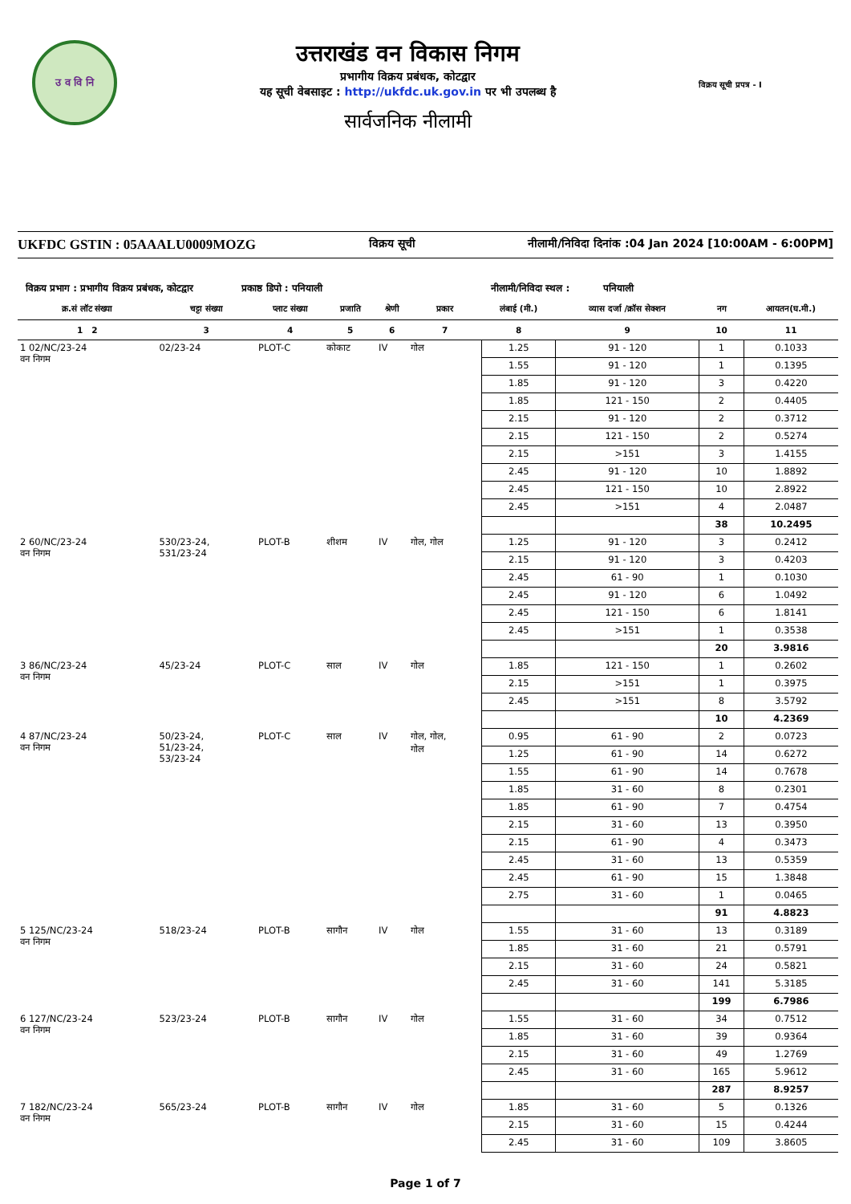उ व वि नि
उत्तराखंड वन विकास निगम
प्रभागीय विक्रय प्रबंधक, कोटद्वार
यह सूची वेबसाइट : http://ukfdc.uk.gov.in पर भी उपलब्ध है
सार्वजनिक नीलामी
विक्रय सूची प्रपत्र - I
UKFDC GSTIN : 05AAALU0009MOZG विक्रय सूची नीलामी/निविदा दिनांक :04 Jan 2024 [10:00AM - 6:00PM]
विक्रय प्रभाग : प्रभागीय विक्रय प्रबंधक, कोटद्वार प्रकाष्ठ डिपो : पनियाली नीलामी/निविदा स्थल : पनियाली
| क्र.सं लॉट संख्या | चट्टा संख्या | प्लाट संख्या | प्रजाति | श्रेणी | प्रकार | लंबाई (मी.) | व्यास दर्जा /क्रॉस सेक्शन | नग | आयतन(घ.मी.) |
| --- | --- | --- | --- | --- | --- | --- | --- | --- | --- |
| 1 2 | 3 | 4 | 5 | 6 | 7 | 8 | 9 | 10 | 11 |
| 1 02/NC/23-24 वन निगम | 02/23-24 | PLOT-C | कोकाट | IV | गोल | 1.25 | 91 - 120 | 1 | 0.1033 |
| | | | | | | 1.55 | 91 - 120 | 1 | 0.1395 |
| | | | | | | 1.85 | 91 - 120 | 3 | 0.4220 |
| | | | | | | 1.85 | 121 - 150 | 2 | 0.4405 |
| | | | | | | 2.15 | 91 - 120 | 2 | 0.3712 |
| | | | | | | 2.15 | 121 - 150 | 2 | 0.5274 |
| | | | | | | 2.15 | >151 | 3 | 1.4155 |
| | | | | | | 2.45 | 91 - 120 | 10 | 1.8892 |
| | | | | | | 2.45 | 121 - 150 | 10 | 2.8922 |
| | | | | | | 2.45 | >151 | 4 | 2.0487 |
| | | | | | | | | 38 | 10.2495 |
| 2 60/NC/23-24 वन निगम | 530/23-24, 531/23-24 | PLOT-B | शीशम | IV | गोल, गोल | 1.25 | 91 - 120 | 3 | 0.2412 |
| | | | | | | 2.15 | 91 - 120 | 3 | 0.4203 |
| | | | | | | 2.45 | 61 - 90 | 1 | 0.1030 |
| | | | | | | 2.45 | 91 - 120 | 6 | 1.0492 |
| | | | | | | 2.45 | 121 - 150 | 6 | 1.8141 |
| | | | | | | 2.45 | >151 | 1 | 0.3538 |
| | | | | | | | | 20 | 3.9816 |
| 3 86/NC/23-24 वन निगम | 45/23-24 | PLOT-C | साल | IV | गोल | 1.85 | 121 - 150 | 1 | 0.2602 |
| | | | | | | 2.15 | >151 | 1 | 0.3975 |
| | | | | | | 2.45 | >151 | 8 | 3.5792 |
| | | | | | | | | 10 | 4.2369 |
| 4 87/NC/23-24 वन निगम | 50/23-24, 51/23-24, 53/23-24 | PLOT-C | साल | IV | गोल, गोल, गोल | 0.95 | 61 - 90 | 2 | 0.0723 |
| | | | | | | 1.25 | 61 - 90 | 14 | 0.6272 |
| | | | | | | 1.55 | 61 - 90 | 14 | 0.7678 |
| | | | | | | 1.85 | 31 - 60 | 8 | 0.2301 |
| | | | | | | 1.85 | 61 - 90 | 7 | 0.4754 |
| | | | | | | 2.15 | 31 - 60 | 13 | 0.3950 |
| | | | | | | 2.15 | 61 - 90 | 4 | 0.3473 |
| | | | | | | 2.45 | 31 - 60 | 13 | 0.5359 |
| | | | | | | 2.45 | 61 - 90 | 15 | 1.3848 |
| | | | | | | 2.75 | 31 - 60 | 1 | 0.0465 |
| | | | | | | | | 91 | 4.8823 |
| 5 125/NC/23-24 वन निगम | 518/23-24 | PLOT-B | सागौन | IV | गोल | 1.55 | 31 - 60 | 13 | 0.3189 |
| | | | | | | 1.85 | 31 - 60 | 21 | 0.5791 |
| | | | | | | 2.15 | 31 - 60 | 24 | 0.5821 |
| | | | | | | 2.45 | 31 - 60 | 141 | 5.3185 |
| | | | | | | | | 199 | 6.7986 |
| 6 127/NC/23-24 वन निगम | 523/23-24 | PLOT-B | सागौन | IV | गोल | 1.55 | 31 - 60 | 34 | 0.7512 |
| | | | | | | 1.85 | 31 - 60 | 39 | 0.9364 |
| | | | | | | 2.15 | 31 - 60 | 49 | 1.2769 |
| | | | | | | 2.45 | 31 - 60 | 165 | 5.9612 |
| | | | | | | | | 287 | 8.9257 |
| 7 182/NC/23-24 वन निगम | 565/23-24 | PLOT-B | सागौन | IV | गोल | 1.85 | 31 - 60 | 5 | 0.1326 |
| | | | | | | 2.15 | 31 - 60 | 15 | 0.4244 |
| | | | | | | 2.45 | 31 - 60 | 109 | 3.8605 |
Page 1 of 7